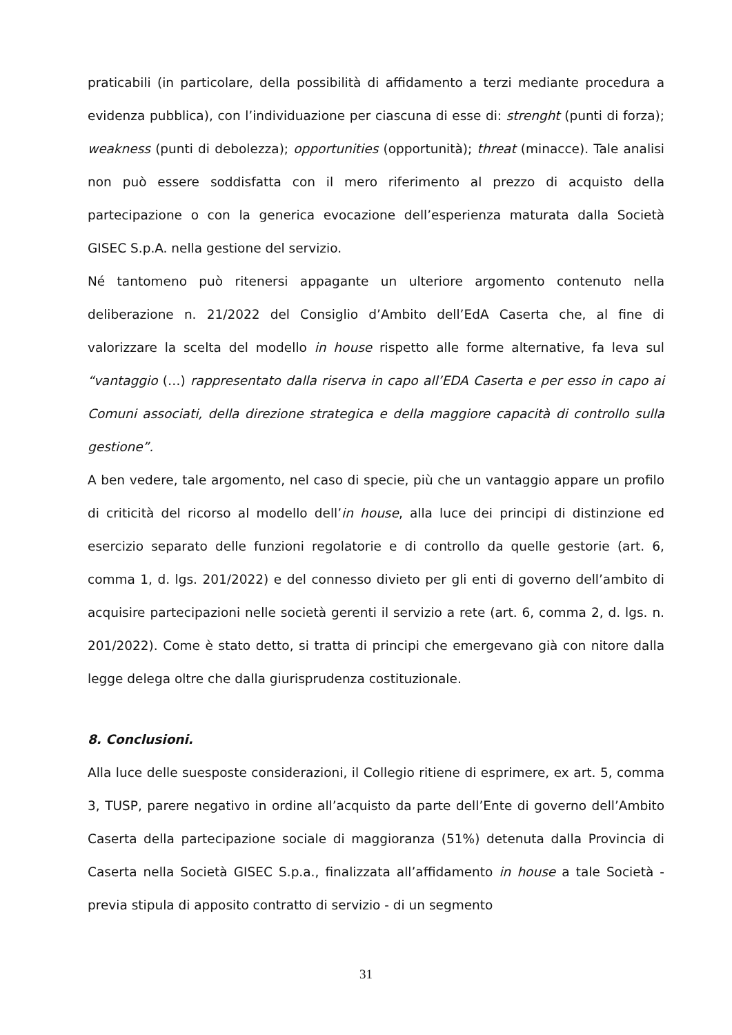praticabili (in particolare, della possibilità di affidamento a terzi mediante procedura a evidenza pubblica), con l’individuazione per ciascuna di esse di: strenght (punti di forza); weakness (punti di debolezza); opportunities (opportunità); threat (minacce). Tale analisi non può essere soddisfatta con il mero riferimento al prezzo di acquisto della partecipazione o con la generica evocazione dell’esperienza maturata dalla Società GISEC S.p.A. nella gestione del servizio.
Né tantomeno può ritenersi appagante un ulteriore argomento contenuto nella deliberazione n. 21/2022 del Consiglio d’Ambito dell’EdA Caserta che, al fine di valorizzare la scelta del modello in house rispetto alle forme alternative, fa leva sul “vantaggio (…) rappresentato dalla riserva in capo all’EDA Caserta e per esso in capo ai Comuni associati, della direzione strategica e della maggiore capacità di controllo sulla gestione”.
A ben vedere, tale argomento, nel caso di specie, più che un vantaggio appare un profilo di criticità del ricorso al modello dell’in house, alla luce dei principi di distinzione ed esercizio separato delle funzioni regolatorie e di controllo da quelle gestorie (art. 6, comma 1, d. lgs. 201/2022) e del connesso divieto per gli enti di governo dell’ambito di acquisire partecipazioni nelle società gerenti il servizio a rete (art. 6, comma 2, d. lgs. n. 201/2022). Come è stato detto, si tratta di principi che emergevano già con nitore dalla legge delega oltre che dalla giurisprudenza costituzionale.
8. Conclusioni.
Alla luce delle suesposte considerazioni, il Collegio ritiene di esprimere, ex art. 5, comma 3, TUSP, parere negativo in ordine all’acquisto da parte dell’Ente di governo dell’Ambito Caserta della partecipazione sociale di maggioranza (51%) detenuta dalla Provincia di Caserta nella Società GISEC S.p.a., finalizzata all’affidamento in house a tale Società - previa stipula di apposito contratto di servizio - di un segmento
31